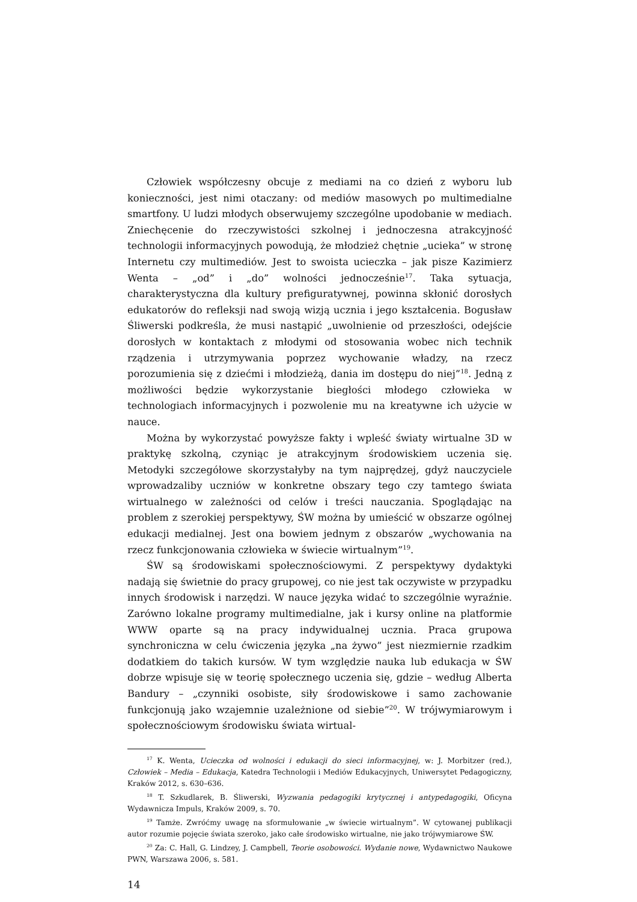Człowiek współczesny obcuje z mediami na co dzień z wyboru lub konieczności, jest nimi otaczany: od mediów masowych po multimedialne smartfony. U ludzi młodych obserwujemy szczególne upodobanie w mediach. Zniechęcenie do rzeczywistości szkolnej i jednoczesna atrakcyjność technologii informacyjnych powodują, że młodzież chętnie „ucieka” w stronę Internetu czy multimediów. Jest to swoista ucieczka – jak pisze Kazimierz Wenta – „od” i „do” wolności jednocześnie<sup>17</sup>. Taka sytuacja, charakterystyczna dla kultury prefiguratywnej, powinna skłonić dorosłych edukatorów do refleksji nad swoją wizją ucznia i jego kształcenia. Bogusław Śliwerski podkreśla, że musi nastąpić „uwolnienie od przeszłości, odejście dorosłych w kontaktach z młodymi od stosowania wobec nich technik rządzenia i utrzymywania poprzez wychowanie władzy, na rzecz porozumienia się z dziećmi i młodzieżą, dania im dostępu do niej”<sup>18</sup>. Jedną z możliwości będzie wykorzystanie biegłości młodego człowieka w technologiach informacyjnych i pozwolenie mu na kreatywne ich użycie w nauce.
Można by wykorzystać powyższe fakty i wpleść światy wirtualne 3D w praktykę szkolną, czyniąc je atrakcyjnym środowiskiem uczenia się. Metodyki szczegółowe skorzystałyby na tym najprędzej, gdyż nauczyciele wprowadzaliby uczniów w konkretne obszary tego czy tamtego świata wirtualnego w zależności od celów i treści nauczania. Spoglądając na problem z szerokiej perspektywy, ŚW można by umieścić w obszarze ogólnej edukacji medialnej. Jest ona bowiem jednym z obszarów „wychowania na rzecz funkcjonowania człowieka w świecie wirtualnym”<sup>19</sup>.
ŚW są środowiskami społecznościowymi. Z perspektywy dydaktyki nadają się świetnie do pracy grupowej, co nie jest tak oczywiste w przypadku innych środowisk i narzędzi. W nauce języka widać to szczególnie wyraźnie. Zarówno lokalne programy multimedialne, jak i kursy online na platformie WWW oparte są na pracy indywidualnej ucznia. Praca grupowa synchroniczna w celu ćwiczenia języka „na żywo” jest niezmiernie rzadkim dodatkiem do takich kursów. W tym względzie nauka lub edukacja w ŚW dobrze wpisuje się w teorię społecznego uczenia się, gdzie – według Alberta Bandury – „czynniki osobiste, siły środowiskowe i samo zachowanie funkcjonują jako wzajemnie uzależnione od siebie”<sup>20</sup>. W trójwymiarowym i społecznościowym środowisku świata wirtual-
<sup>17</sup> K. Wenta, Ucieczka od wolności i edukacji do sieci informacyjnej, w: J. Morbitzer (red.), Człowiek – Media – Edukacja, Katedra Technologii i Mediów Edukacyjnych, Uniwersytet Pedagogiczny, Kraków 2012, s. 630–636.
<sup>18</sup> T. Szkudlarek, B. Śliwerski, Wyzwania pedagogiki krytycznej i antypedagogiki, Oficyna Wydawnicza Impuls, Kraków 2009, s. 70.
<sup>19</sup> Tamże. Zwróćmy uwagę na sformułowanie „w świecie wirtualnym”. W cytowanej publikacji autor rozumie pojęcie świata szeroko, jako całe środowisko wirtualne, nie jako trójwymiarowe ŚW.
<sup>20</sup> Za: C. Hall, G. Lindzey, J. Campbell, Teorie osobowości. Wydanie nowe, Wydawnictwo Naukowe PWN, Warszawa 2006, s. 581.
14